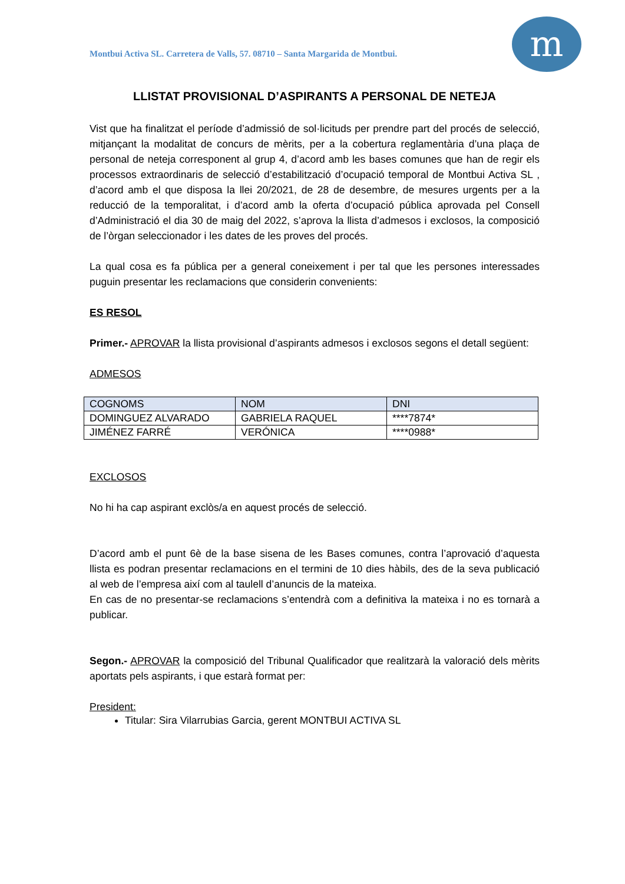m
Montbui Activa SL. Carretera de Valls, 57. 08710 – Santa Margarida de Montbui.
LLISTAT PROVISIONAL D’ASPIRANTS A PERSONAL DE NETEJA
Vist que ha finalitzat el període d’admissió de sol·licituds per prendre part del procés de selecció, mitjançant la modalitat de concurs de mèrits, per a la cobertura reglamentària d’una plaça de personal de neteja corresponent al grup 4, d’acord amb les bases comunes que han de regir els processos extraordinaris de selecció d’estabilització d’ocupació temporal de Montbui Activa SL , d’acord amb el que disposa la llei 20/2021, de 28 de desembre, de mesures urgents per a la reducció de la temporalitat, i d’acord amb la oferta d’ocupació pública aprovada pel Consell d’Administració el dia 30 de maig del 2022, s’aprova la llista d’admesos i exclosos, la composició de l’òrgan seleccionador i les dates de les proves del procés.
La qual cosa es fa pública per a general coneixement i per tal que les persones interessades puguin presentar les reclamacions que considerin convenients:
ES RESOL
Primer.- APROVAR la llista provisional d’aspirants admesos i exclosos segons el detall següent:
ADMESOS
| COGNOMS | NOM | DNI |
| --- | --- | --- |
| DOMINGUEZ ALVARADO | GABRIELA RAQUEL | ****7874* |
| JIMÉNEZ FARRÉ | VERÓNICA | ****0988* |
EXCLOSOS
No hi ha cap aspirant exclòs/a en aquest procés de selecció.
D’acord amb el punt 6è de la base sisena de les Bases comunes, contra l’aprovació d’aquesta llista es podran presentar reclamacions en el termini de 10 dies hàbils, des de la seva publicació al web de l’empresa així com al taulell d’anuncis de la mateixa.
En cas de no presentar-se reclamacions s’entendrà com a definitiva la mateixa i no es tornarà a publicar.
Segon.- APROVAR la composició del Tribunal Qualificador que realitzarà la valoració dels mèrits aportats pels aspirants, i que estarà format per:
President:
Titular: Sira Vilarrubias Garcia, gerent MONTBUI ACTIVA SL